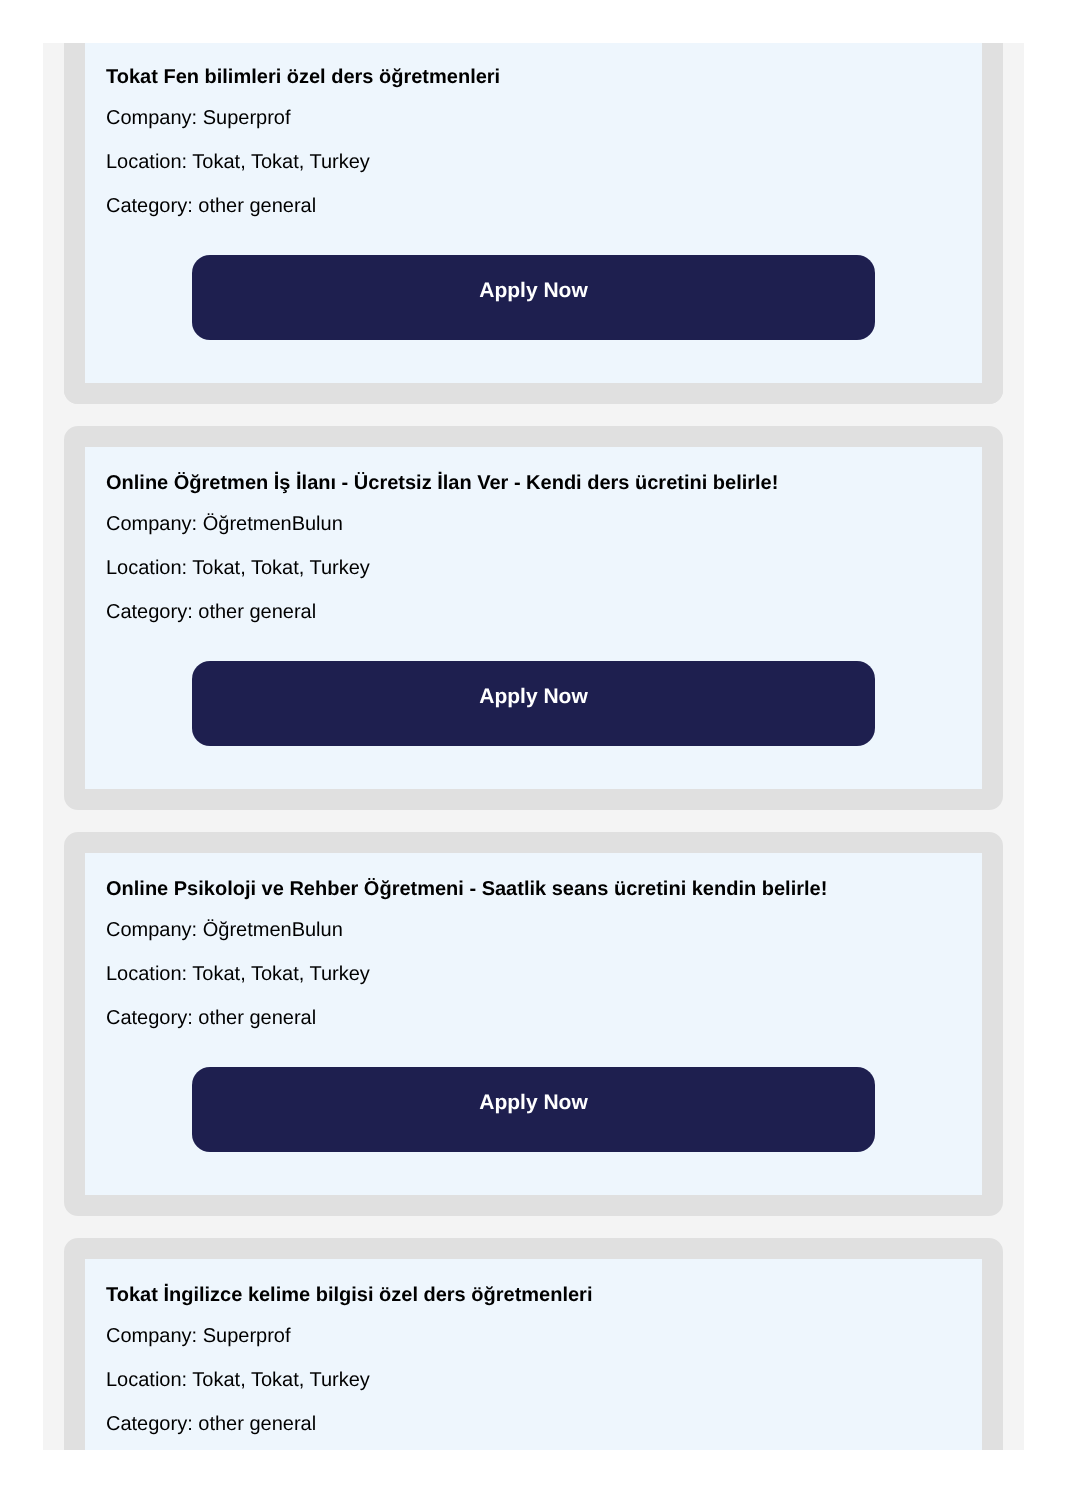Tokat Fen bilimleri özel ders öğretmenleri
Company: Superprof
Location: Tokat, Tokat, Turkey
Category: other general
Apply Now
Online Öğretmen İş İlanı - Ücretsiz İlan Ver - Kendi ders ücretini belirle!
Company: ÖğretmenBulun
Location: Tokat, Tokat, Turkey
Category: other general
Apply Now
Online Psikoloji ve Rehber Öğretmeni - Saatlik seans ücretini kendin belirle!
Company: ÖğretmenBulun
Location: Tokat, Tokat, Turkey
Category: other general
Apply Now
Tokat İngilizce kelime bilgisi özel ders öğretmenleri
Company: Superprof
Location: Tokat, Tokat, Turkey
Category: other general